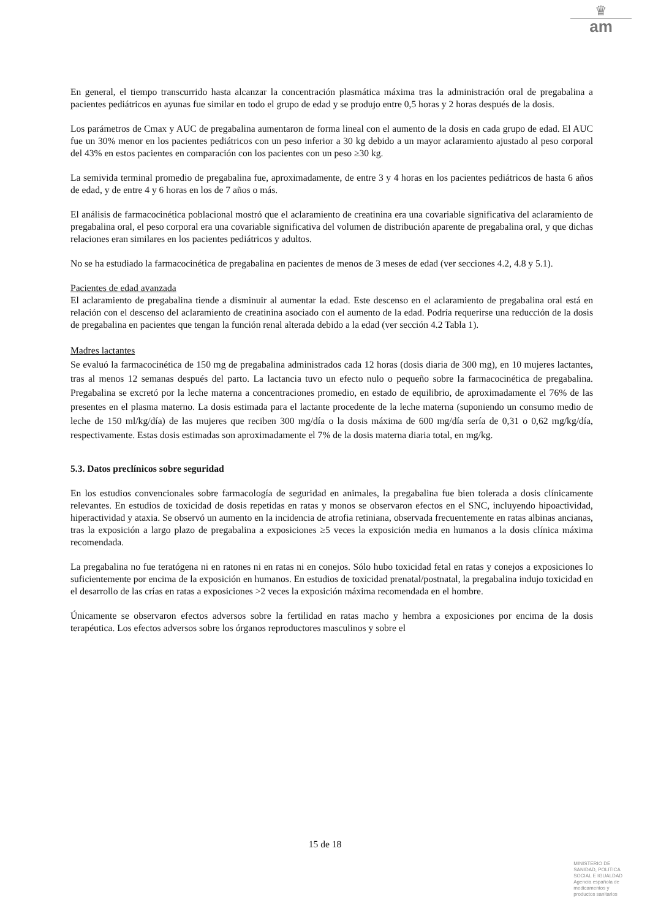♛
am
En general, el tiempo transcurrido hasta alcanzar la concentración plasmática máxima tras la administración oral de pregabalina a pacientes pediátricos en ayunas fue similar en todo el grupo de edad y se produjo entre 0,5 horas y 2 horas después de la dosis.
Los parámetros de Cmax y AUC de pregabalina aumentaron de forma lineal con el aumento de la dosis en cada grupo de edad. El AUC fue un 30% menor en los pacientes pediátricos con un peso inferior a 30 kg debido a un mayor aclaramiento ajustado al peso corporal del 43% en estos pacientes en comparación con los pacientes con un peso ≥30 kg.
La semivida terminal promedio de pregabalina fue, aproximadamente, de entre 3 y 4 horas en los pacientes pediátricos de hasta 6 años de edad, y de entre 4 y 6 horas en los de 7 años o más.
El análisis de farmacocinética poblacional mostró que el aclaramiento de creatinina era una covariable significativa del aclaramiento de pregabalina oral, el peso corporal era una covariable significativa del volumen de distribución aparente de pregabalina oral, y que dichas relaciones eran similares en los pacientes pediátricos y adultos.
No se ha estudiado la farmacocinética de pregabalina en pacientes de menos de 3 meses de edad (ver secciones 4.2, 4.8 y 5.1).
Pacientes de edad avanzada
El aclaramiento de pregabalina tiende a disminuir al aumentar la edad. Este descenso en el aclaramiento de pregabalina oral está en relación con el descenso del aclaramiento de creatinina asociado con el aumento de la edad. Podría requerirse una reducción de la dosis de pregabalina en pacientes que tengan la función renal alterada debido a la edad (ver sección 4.2 Tabla 1).
Madres lactantes
Se evaluó la farmacocinética de 150 mg de pregabalina administrados cada 12 horas (dosis diaria de 300 mg), en 10 mujeres lactantes, tras al menos 12 semanas después del parto. La lactancia tuvo un efecto nulo o pequeño sobre la farmacocinética de pregabalina. Pregabalina se excretó por la leche materna a concentraciones promedio, en estado de equilibrio, de aproximadamente el 76% de las presentes en el plasma materno. La dosis estimada para el lactante procedente de la leche materna (suponiendo un consumo medio de leche de 150 ml/kg/día) de las mujeres que reciben 300 mg/día o la dosis máxima de 600 mg/día sería de 0,31 o 0,62 mg/kg/día, respectivamente. Estas dosis estimadas son aproximadamente el 7% de la dosis materna diaria total, en mg/kg.
5.3. Datos preclínicos sobre seguridad
En los estudios convencionales sobre farmacología de seguridad en animales, la pregabalina fue bien tolerada a dosis clínicamente relevantes. En estudios de toxicidad de dosis repetidas en ratas y monos se observaron efectos en el SNC, incluyendo hipoactividad, hiperactividad y ataxia. Se observó un aumento en la incidencia de atrofia retiniana, observada frecuentemente en ratas albinas ancianas, tras la exposición a largo plazo de pregabalina a exposiciones ≥5 veces la exposición media en humanos a la dosis clínica máxima recomendada.
La pregabalina no fue teratógena ni en ratones ni en ratas ni en conejos. Sólo hubo toxicidad fetal en ratas y conejos a exposiciones lo suficientemente por encima de la exposición en humanos. En estudios de toxicidad prenatal/postnatal, la pregabalina indujo toxicidad en el desarrollo de las crías en ratas a exposiciones >2 veces la exposición máxima recomendada en el hombre.
Únicamente se observaron efectos adversos sobre la fertilidad en ratas macho y hembra a exposiciones por encima de la dosis terapéutica. Los efectos adversos sobre los órganos reproductores masculinos y sobre el
15 de 18
MINISTERIO DE
SANIDAD, POLITICA
SOCIAL E IGUALDAD
Agencia española de
medicamentos y
productos sanitarios